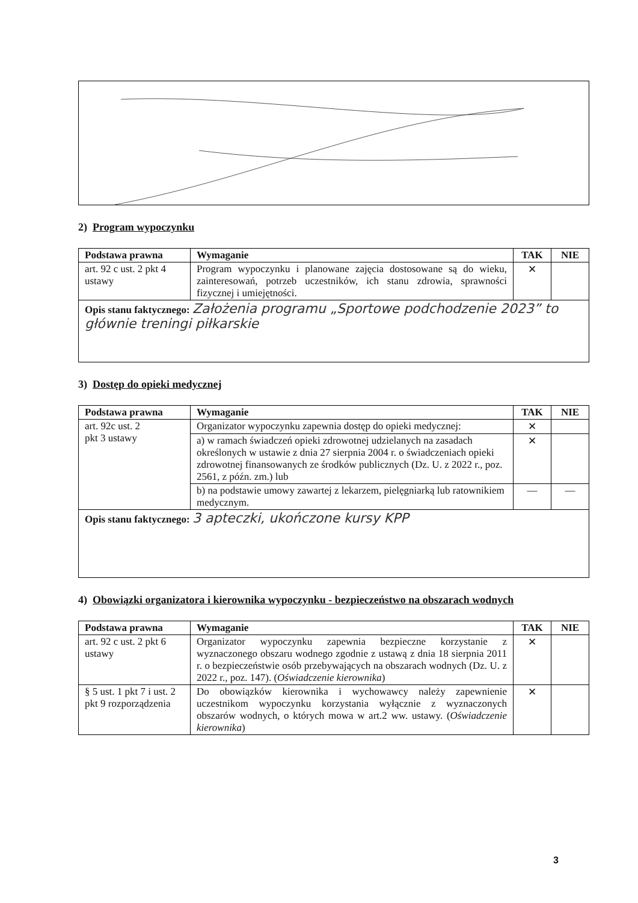2) Program wypoczynku
| Podstawa prawna | Wymaganie | TAK | NIE |
| --- | --- | --- | --- |
| art. 92 c ust. 2 pkt 4 ustawy | Program wypoczynku i planowane zajęcia dostosowane są do wieku, zainteresowań, potrzeb uczestników, ich stanu zdrowia, sprawności fizycznej i umiejętności. | ✕ | |
| Opis stanu faktycznego: Założenia programu „Sportowe podchodzenie 2023” to głównie treningi piłkarskie | | | |
3) Dostęp do opieki medycznej
| Podstawa prawna | Wymaganie | TAK | NIE |
| --- | --- | --- | --- |
| art. 92c ust. 2 pkt 3 ustawy | Organizator wypoczynku zapewnia dostęp do opieki medycznej: | ✕ | |
| | a) w ramach świadczeń opieki zdrowotnej udzielanych na zasadach określonych w ustawie z dnia 27 sierpnia 2004 r. o świadczeniach opieki zdrowotnej finansowanych ze środków publicznych (Dz. U. z 2022 r., poz. 2561, z późn. zm.) lub | ✕ | |
| | b) na podstawie umowy zawartej z lekarzem, pielęgniarką lub ratownikiem medycznym. | — | — |
| Opis stanu faktycznego: 3 apteczki, ukończone kursy KPP | | | |
4) Obowiązki organizatora i kierownika wypoczynku - bezpieczeństwo na obszarach wodnych
| Podstawa prawna | Wymaganie | TAK | NIE |
| --- | --- | --- | --- |
| art. 92 c ust. 2 pkt 6 ustawy | Organizator wypoczynku zapewnia bezpieczne korzystanie z wyznaczonego obszaru wodnego zgodnie z ustawą z dnia 18 sierpnia 2011 r. o bezpieczeństwie osób przebywających na obszarach wodnych (Dz. U. z 2022 r., poz. 147). ( Oświadczenie kierownika ) | ✕ | |
| § 5 ust. 1 pkt 7 i ust. 2 pkt 9 rozporządzenia | Do obowiązków kierownika i wychowawcy należy zapewnienie uczestnikom wypoczynku korzystania wyłącznie z wyznaczonych obszarów wodnych, o których mowa w art.2 ww. ustawy. ( Oświadczenie kierownika ) | ✕ | |
3